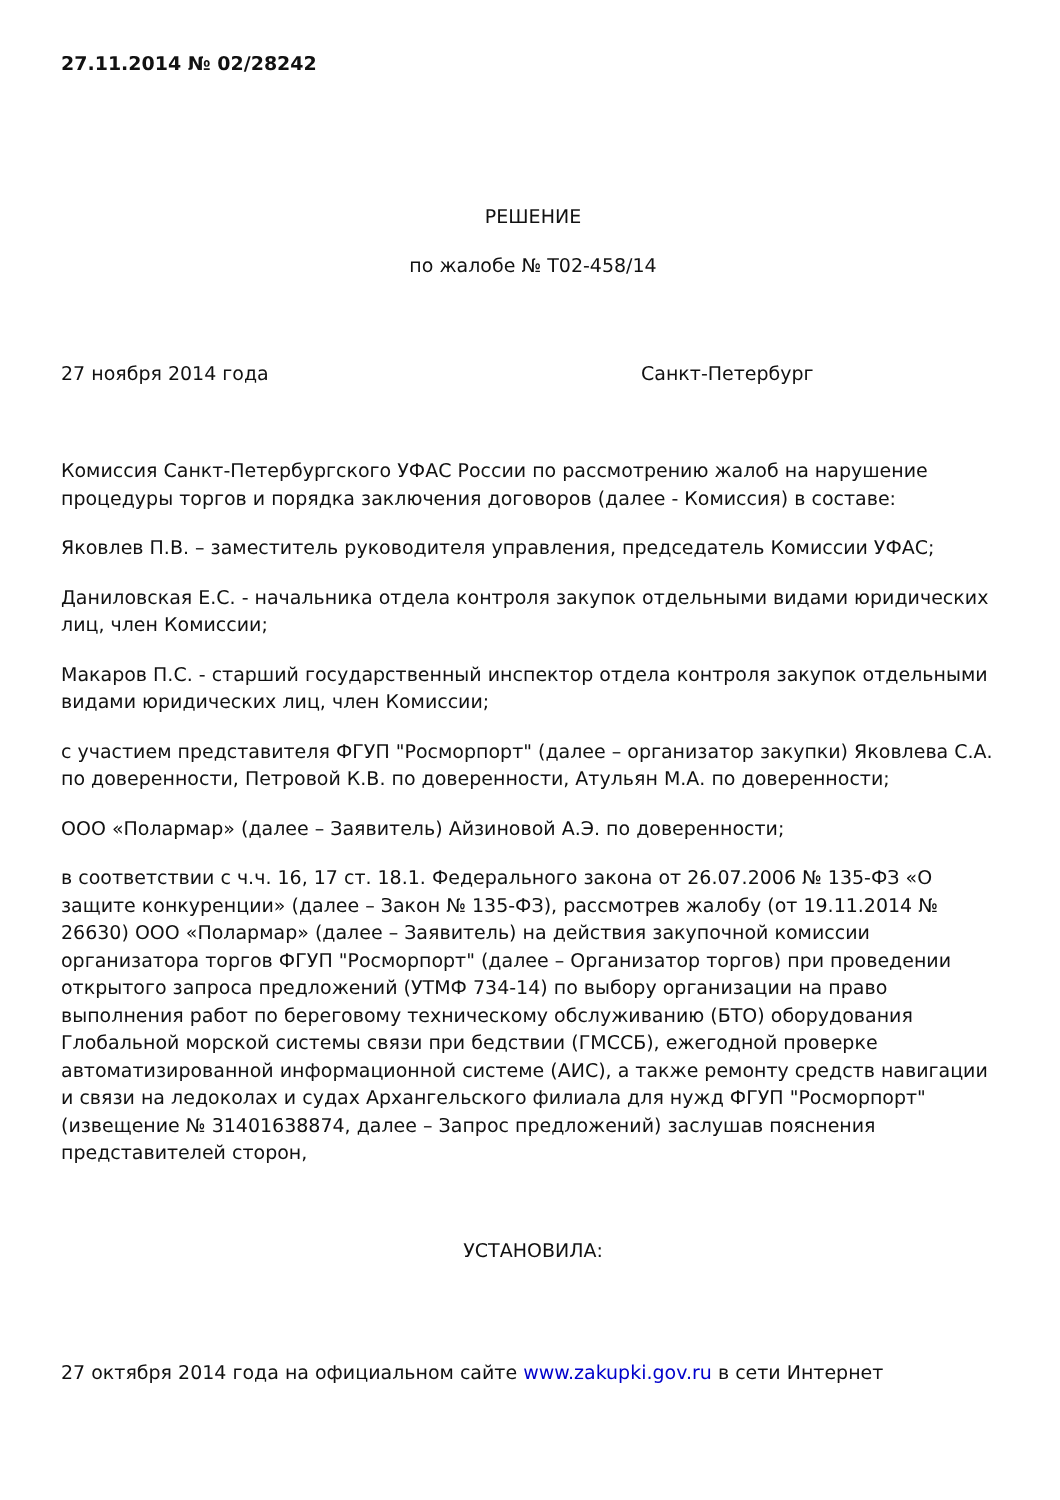27.11.2014 № 02/28242
РЕШЕНИЕ
по жалобе № Т02-458/14
27 ноября 2014 года Санкт-Петербург
Комиссия Санкт-Петербургского УФАС России по рассмотрению жалоб на нарушение процедуры торгов и порядка заключения договоров (далее - Комиссия) в составе:
Яковлев П.В. – заместитель руководителя управления, председатель Комиссии УФАС;
Даниловская Е.С. - начальника отдела контроля закупок отдельными видами юридических лиц, член Комиссии;
Макаров П.С. - старший государственный инспектор отдела контроля закупок отдельными видами юридических лиц, член Комиссии;
с участием представителя ФГУП "Росморпорт" (далее – организатор закупки) Яковлева С.А. по доверенности, Петровой К.В. по доверенности, Атульян М.А. по доверенности;
ООО «Полармар» (далее – Заявитель) Айзиновой А.Э. по доверенности;
в соответствии с ч.ч. 16, 17 ст. 18.1. Федерального закона от 26.07.2006 № 135-ФЗ «О защите конкуренции» (далее – Закон № 135-ФЗ), рассмотрев жалобу (от 19.11.2014 № 26630) ООО «Полармар» (далее – Заявитель) на действия закупочной комиссии организатора торгов ФГУП "Росморпорт" (далее – Организатор торгов) при проведении открытого запроса предложений (УТМФ 734-14) по выбору организации на право выполнения работ по береговому техническому обслуживанию (БТО) оборудования Глобальной морской системы связи при бедствии (ГМССБ), ежегодной проверке автоматизированной информационной системе (АИС), а также ремонту средств навигации и связи на ледоколах и судах Архангельского филиала для нужд ФГУП "Росморпорт" (извещение № 31401638874, далее – Запрос предложений) заслушав пояснения представителей сторон,
УСТАНОВИЛА:
27 октября 2014 года на официальном сайте www.zakupki.gov.ru в сети Интернет